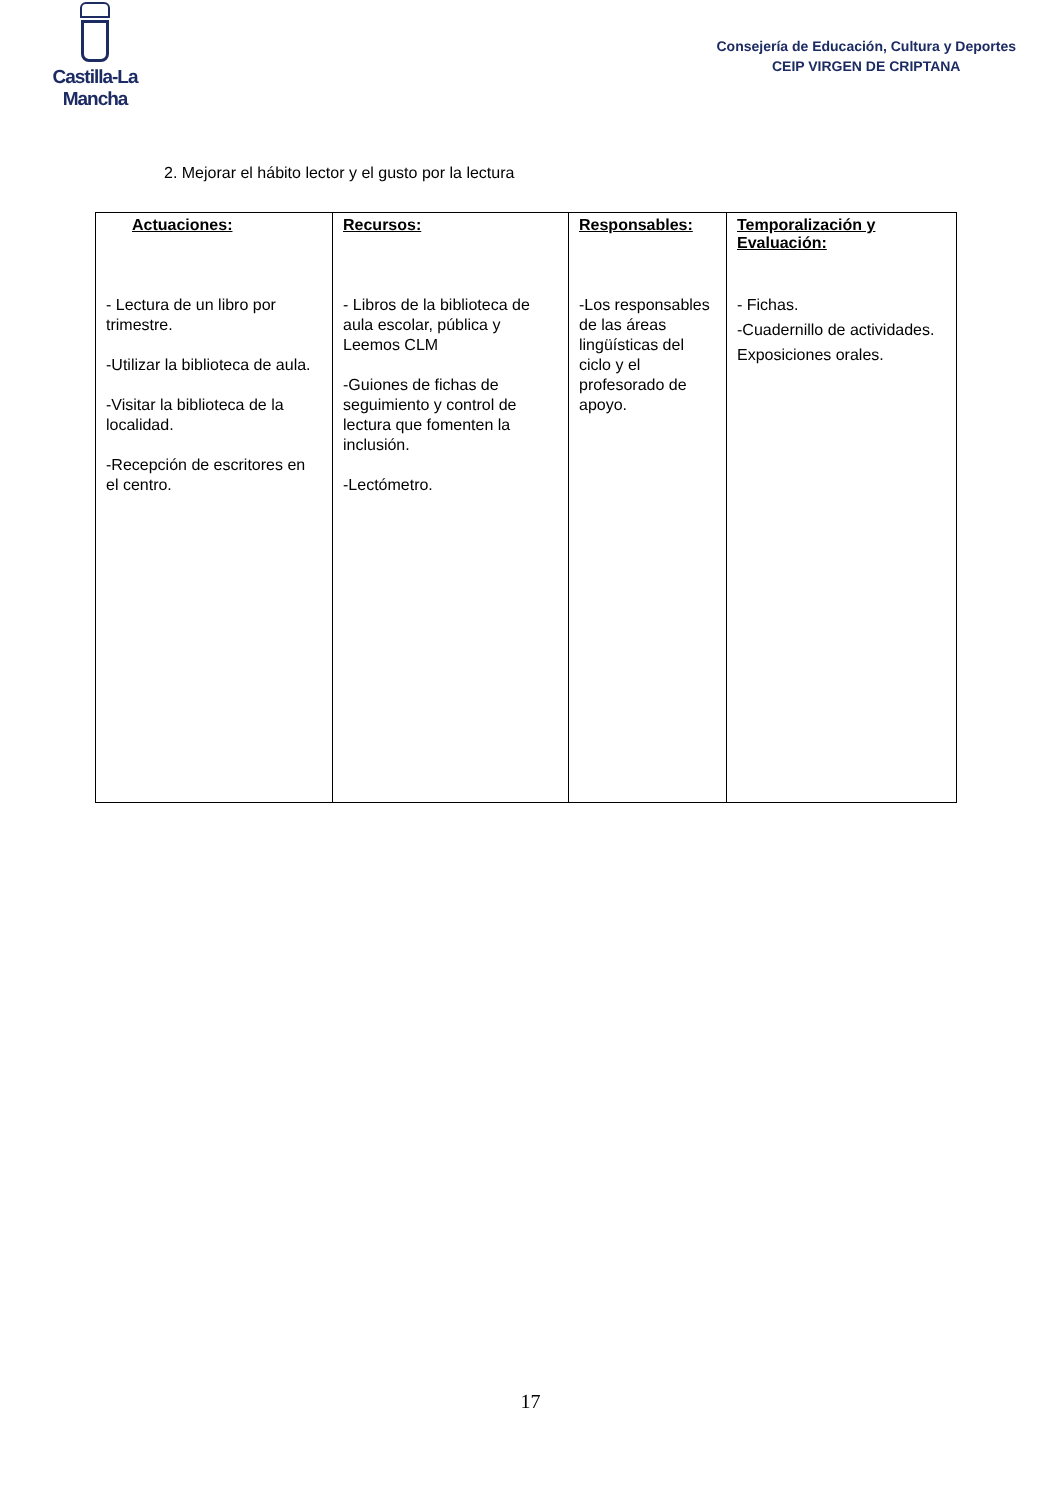Castilla-La Mancha
Consejería de Educación, Cultura y Deportes
CEIP VIRGEN DE CRIPTANA
2. Mejorar el hábito lector y el gusto por la lectura
| Actuaciones: | Recursos: | Responsables: | Temporalización y Evaluación: |
| --- | --- | --- | --- |
| - Lectura de un libro por trimestre. -Utilizar la biblioteca de aula. -Visitar la biblioteca de la localidad. -Recepción de escritores en el centro. | - Libros de la biblioteca de aula escolar, pública y Leemos CLM -Guiones de fichas de seguimiento y control de lectura que fomenten la inclusión. -Lectómetro. | -Los responsables de las áreas lingüísticas del ciclo y el profesorado de apoyo. | - Fichas. -Cuadernillo de actividades. Exposiciones orales. |
17